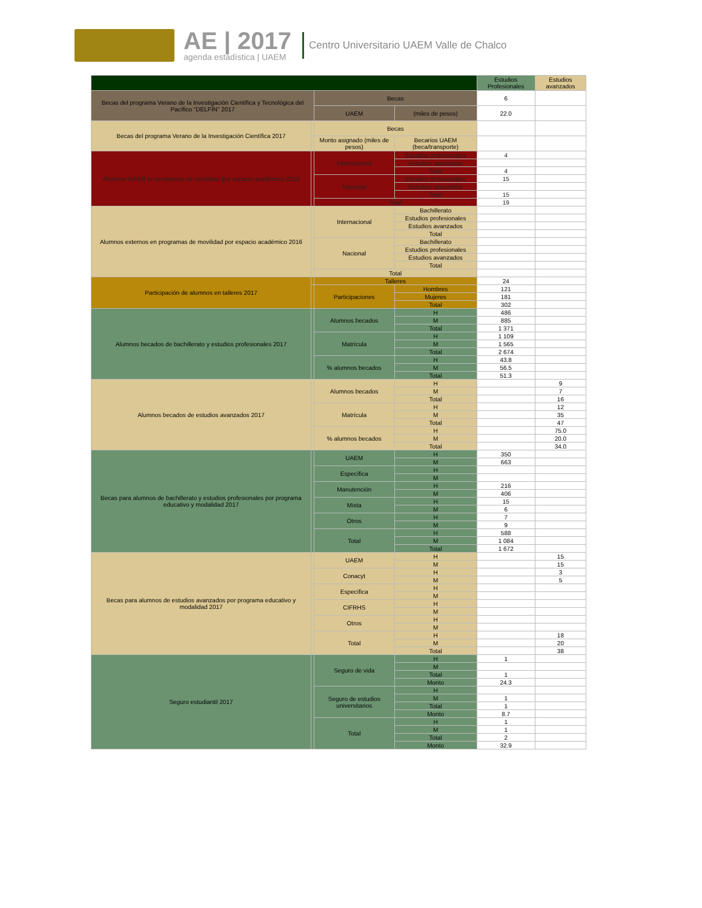AE | 2017
agenda estadística | UAEM
Centro Universitario UAEM Valle de Chalco
| | | | | Estudios Profesionales | Estudios avanzados |
| --- | --- | --- | --- | --- | --- |
| Becas del programa Verano de la Investigación Científica y Tecnológica del Pacífico "DELFÍN" 2017 | | Becas | | 6 | |
| | | UAEM | (miles de pesos) | 22.0 | |
| Becas del programa Verano de la Investigación Científica 2017 | | Becas | | | |
| | | Monto asignado (miles de pesos) | Becarios UAEM (beca/transporte) | | |
| Alumnos UAEM en programas de movilidad por espacio académico 2018 | | Internacional | Estudios profesionales | 4 | |
| | | | Estudios avanzados | | |
| | | | Total | 4 | |
| | | Nacional | Estudios profesionales | 15 | |
| | | | Estudios avanzados | | |
| | | | Total | 15 | |
| | | Total | | 19 | |
| Alumnos externos en programas de movilidad por espacio académico 2016 | | Internacional | Bachillerato | | |
| | | | Estudios profesionales | | |
| | | | Estudios avanzados | | |
| | | | Total | | |
| | | Nacional | Bachillerato | | |
| | | | Estudios profesionales | | |
| | | | Estudios avanzados | | |
| | | | Total | | |
| | | Total | | | |
| Participación de alumnos en talleres 2017 | | Talleres | | 24 | |
| | | Participaciones | Hombres | 121 | |
| | | | Mujeres | 181 | |
| | | | Total | 302 | |
| Alumnos becados de bachillerato y estudios profesionales 2017 | | Alumnos becados | H | 486 | |
| | | | M | 885 | |
| | | | Total | 1 371 | |
| | | Matrícula | H | 1 109 | |
| | | | M | 1 565 | |
| | | | Total | 2 674 | |
| | | % alumnos becados | H | 43.8 | |
| | | | M | 56.5 | |
| | | | Total | 51.3 | |
| Alumnos becados de estudios avanzados 2017 | | Alumnos becados | H | | 9 |
| | | | M | | 7 |
| | | | Total | | 16 |
| | | Matrícula | H | | 12 |
| | | | M | | 35 |
| | | | Total | | 47 |
| | | % alumnos becados | H | | 75.0 |
| | | | M | | 20.0 |
| | | | Total | | 34.0 |
| Becas para alumnos de bachillerato y estudios profesionales por programa educativo y modalidad 2017 | | UAEM | H | 350 | |
| | | | M | 663 | |
| | | Específica | H | | |
| | | | M | | |
| | | Manutención | H | 216 | |
| | | | M | 406 | |
| | | Mixta | H | 15 | |
| | | | M | 6 | |
| | | Otros | H | 7 | |
| | | | M | 9 | |
| | | Total | H | 588 | |
| | | | M | 1 084 | |
| | | | Total | 1 672 | |
| Becas para alumnos de estudios avanzados por programa educativo y modalidad 2017 | | UAEM | H | | 15 |
| | | | M | | 15 |
| | | Conacyt | H | | 3 |
| | | | M | | 5 |
| | | Específica | H | | |
| | | | M | | |
| | | CIFRHS | H | | |
| | | | M | | |
| | | Otros | H | | |
| | | | M | | |
| | | Total | H | | 18 |
| | | | M | | 20 |
| | | | Total | | 38 |
| Seguro estudiantil 2017 | | Seguro de vida | H | 1 | |
| | | | M | | |
| | | | Total | 1 | |
| | | | Monto | 24.3 | |
| | | Seguro de estudios universitarios | H | | |
| | | | M | 1 | |
| | | | Total | 1 | |
| | | | Monto | 8.7 | |
| | | Total | H | 1 | |
| | | | M | 1 | |
| | | | Total | 2 | |
| | | | Monto | 32.9 | |